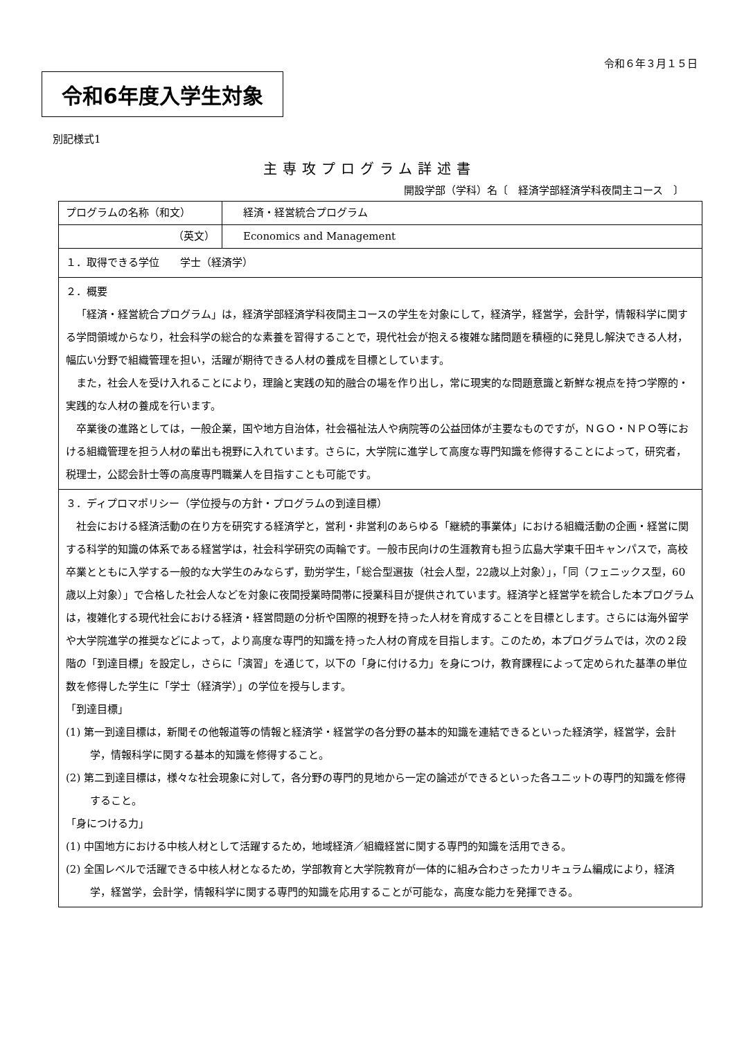令和６年３月１５日
令和6年度入学生対象
別記様式1
主専攻プログラム詳述書
開設学部（学科）名〔　経済学部経済学科夜間主コース　〕
| プログラムの名称（和文） | 経済・経営統合プログラム |
| （英文） | Economics and Management |
| １．取得できる学位 学士（経済学） | |
| ２．概要 「経済・経営統合プログラム」は，経済学部経済学科夜間主コースの学生を対象にして，経済学，経営学，会計学，情報科学に関する学問領域からなり，社会科学の総合的な素養を習得することで，現代社会が抱える複雑な諸問題を積極的に発見し解決できる人材，幅広い分野で組織管理を担い，活躍が期待できる人材の養成を目標としています。 また，社会人を受け入れることにより，理論と実践の知的融合の場を作り出し，常に現実的な問題意識と新鮮な視点を持つ学際的・実践的な人材の養成を行います。 卒業後の進路としては，一般企業，国や地方自治体，社会福祉法人や病院等の公益団体が主要なものですが，ＮＧＯ・ＮＰＯ等における組織管理を担う人材の輩出も視野に入れています。さらに，大学院に進学して高度な専門知識を修得することによって，研究者，税理士，公認会計士等の高度専門職業人を目指すことも可能です。 | |
| ３．ディプロマポリシー（学位授与の方針・プログラムの到達目標） 社会における経済活動の在り方を研究する経済学と，営利・非営利のあらゆる「継続的事業体」における組織活動の企画・経営に関する科学的知識の体系である経営学は，社会科学研究の両輪です。一般市民向けの生涯教育も担う広島大学東千田キャンパスで，高校卒業とともに入学する一般的な大学生のみならず，勤労学生，「総合型選抜（社会人型，22歳以上対象）」，「同（フェニックス型，60歳以上対象）」で合格した社会人などを対象に夜間授業時間帯に授業科目が提供されています。経済学と経営学を統合した本プログラムは，複雑化する現代社会における経済・経営問題の分析や国際的視野を持った人材を育成することを目標とします。さらには海外留学や大学院進学の推奨などによって，より高度な専門的知識を持った人材の育成を目指します。このため，本プログラムでは，次の２段階の「到達目標」を設定し，さらに「演習」を通じて，以下の「身に付ける力」を身につけ，教育課程によって定められた基準の単位数を修得した学生に「学士（経済学）」の学位を授与します。 「到達目標」 (1) 第一到達目標は，新聞その他報道等の情報と経済学・経営学の各分野の基本的知識を連結できるといった経済学，経営学，会計学，情報科学に関する基本的知識を修得すること。 (2) 第二到達目標は，様々な社会現象に対して，各分野の専門的見地から一定の論述ができるといった各ユニットの専門的知識を修得すること。 「身につける力」 (1) 中国地方における中核人材として活躍するため，地域経済／組織経営に関する専門的知識を活用できる。 (2) 全国レベルで活躍できる中核人材となるため，学部教育と大学院教育が一体的に組み合わさったカリキュラム編成により，経済学，経営学，会計学，情報科学に関する専門的知識を応用することが可能な，高度な能力を発揮できる。 | |